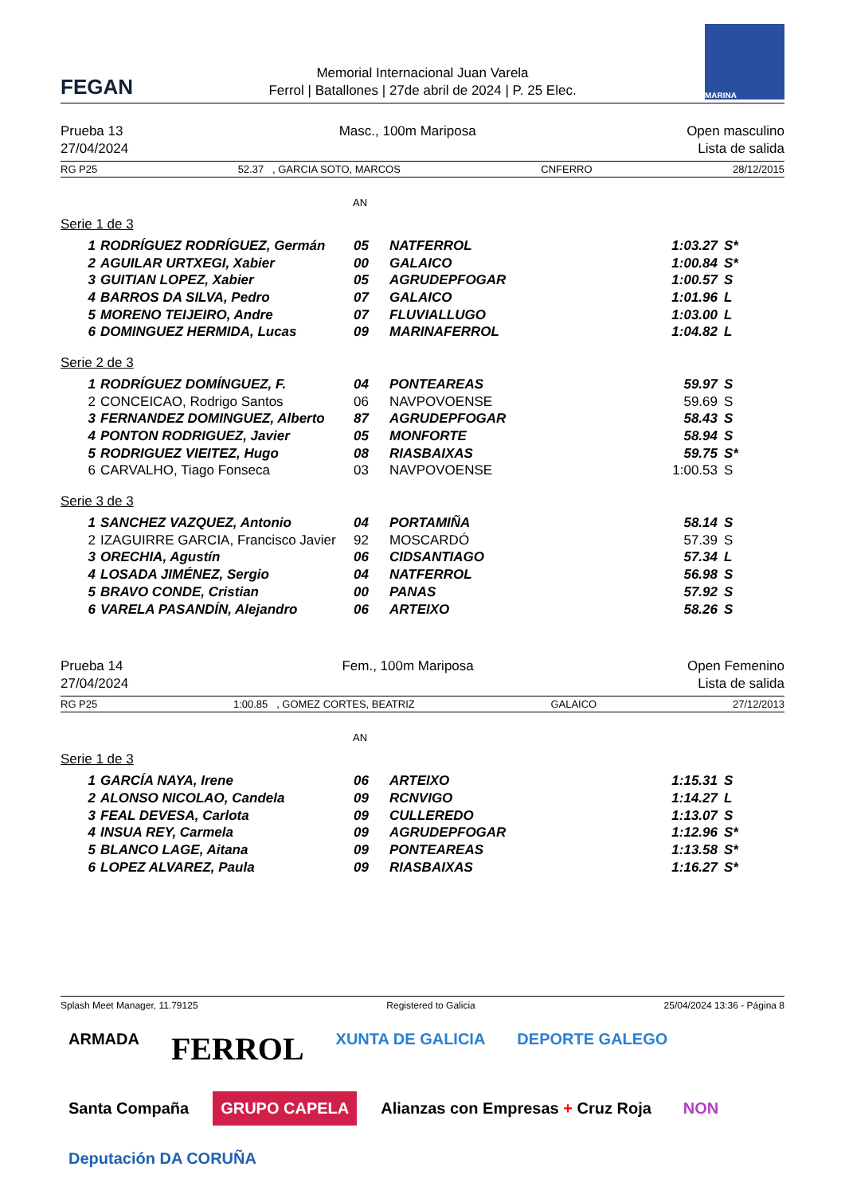FEGAN
Memorial Internacional Juan Varela
Ferrol | Batallones | 27de abril de 2024 | P. 25 Elec.
MARINA
Prueba 13
27/04/2024
Masc., 100m Mariposa Open masculino
Lista de salida
RG P25 52.37 , GARCIA SOTO, MARCOS CNFERRO 28/12/2015
AN
Serie 1 de 3
| 1 | RODRÍGUEZ RODRÍGUEZ, Germán | 05 | NATFERROL | 1:03.27 | S* |
| 2 | AGUILAR URTXEGI, Xabier | 00 | GALAICO | 1:00.84 | S* |
| 3 | GUITIAN LOPEZ, Xabier | 05 | AGRUDEPFOGAR | 1:00.57 | S |
| 4 | BARROS DA SILVA, Pedro | 07 | GALAICO | 1:01.96 | L |
| 5 | MORENO TEIJEIRO, Andre | 07 | FLUVIALLUGO | 1:03.00 | L |
| 6 | DOMINGUEZ HERMIDA, Lucas | 09 | MARINAFERROL | 1:04.82 | L |
Serie 2 de 3
| 1 | RODRÍGUEZ DOMÍNGUEZ, F. | 04 | PONTEAREAS | 59.97 | S |
| 2 | CONCEICAO, Rodrigo Santos | 06 | NAVPOVOENSE | 59.69 | S |
| 3 | FERNANDEZ DOMINGUEZ, Alberto | 87 | AGRUDEPFOGAR | 58.43 | S |
| 4 | PONTON RODRIGUEZ, Javier | 05 | MONFORTE | 58.94 | S |
| 5 | RODRIGUEZ VIEITEZ, Hugo | 08 | RIASBAIXAS | 59.75 | S* |
| 6 | CARVALHO, Tiago Fonseca | 03 | NAVPOVOENSE | 1:00.53 | S |
Serie 3 de 3
| 1 | SANCHEZ VAZQUEZ, Antonio | 04 | PORTAMIÑA | 58.14 | S |
| 2 | IZAGUIRRE GARCIA, Francisco Javier | 92 | MOSCARDÓ | 57.39 | S |
| 3 | ORECHIA, Agustín | 06 | CIDSANTIAGO | 57.34 | L |
| 4 | LOSADA JIMÉNEZ, Sergio | 04 | NATFERROL | 56.98 | S |
| 5 | BRAVO CONDE, Cristian | 00 | PANAS | 57.92 | S |
| 6 | VARELA PASANDÍN, Alejandro | 06 | ARTEIXO | 58.26 | S |
Prueba 14
27/04/2024
Fem., 100m Mariposa Open Femenino
Lista de salida
RG P25 1:00.85 , GOMEZ CORTES, BEATRIZ GALAICO 27/12/2013
AN
Serie 1 de 3
| 1 | GARCÍA NAYA, Irene | 06 | ARTEIXO | 1:15.31 | S |
| 2 | ALONSO NICOLAO, Candela | 09 | RCNVIGO | 1:14.27 | L |
| 3 | FEAL DEVESA, Carlota | 09 | CULLEREDO | 1:13.07 | S |
| 4 | INSUA REY, Carmela | 09 | AGRUDEPFOGAR | 1:12.96 | S* |
| 5 | BLANCO LAGE, Aitana | 09 | PONTEAREAS | 1:13.58 | S* |
| 6 | LOPEZ ALVAREZ, Paula | 09 | RIASBAIXAS | 1:16.27 | S* |
Splash Meet Manager, 11.79125 Registered to Galicia 25/04/2024 13:36 - Página 8
ARMADA
FERROL
XUNTA DE GALICIA
DEPORTE GALEGO
Santa Compaña
GRUPO CAPELA
Alianzas con Empresas + Cruz Roja
NON
Deputación DA CORUÑA